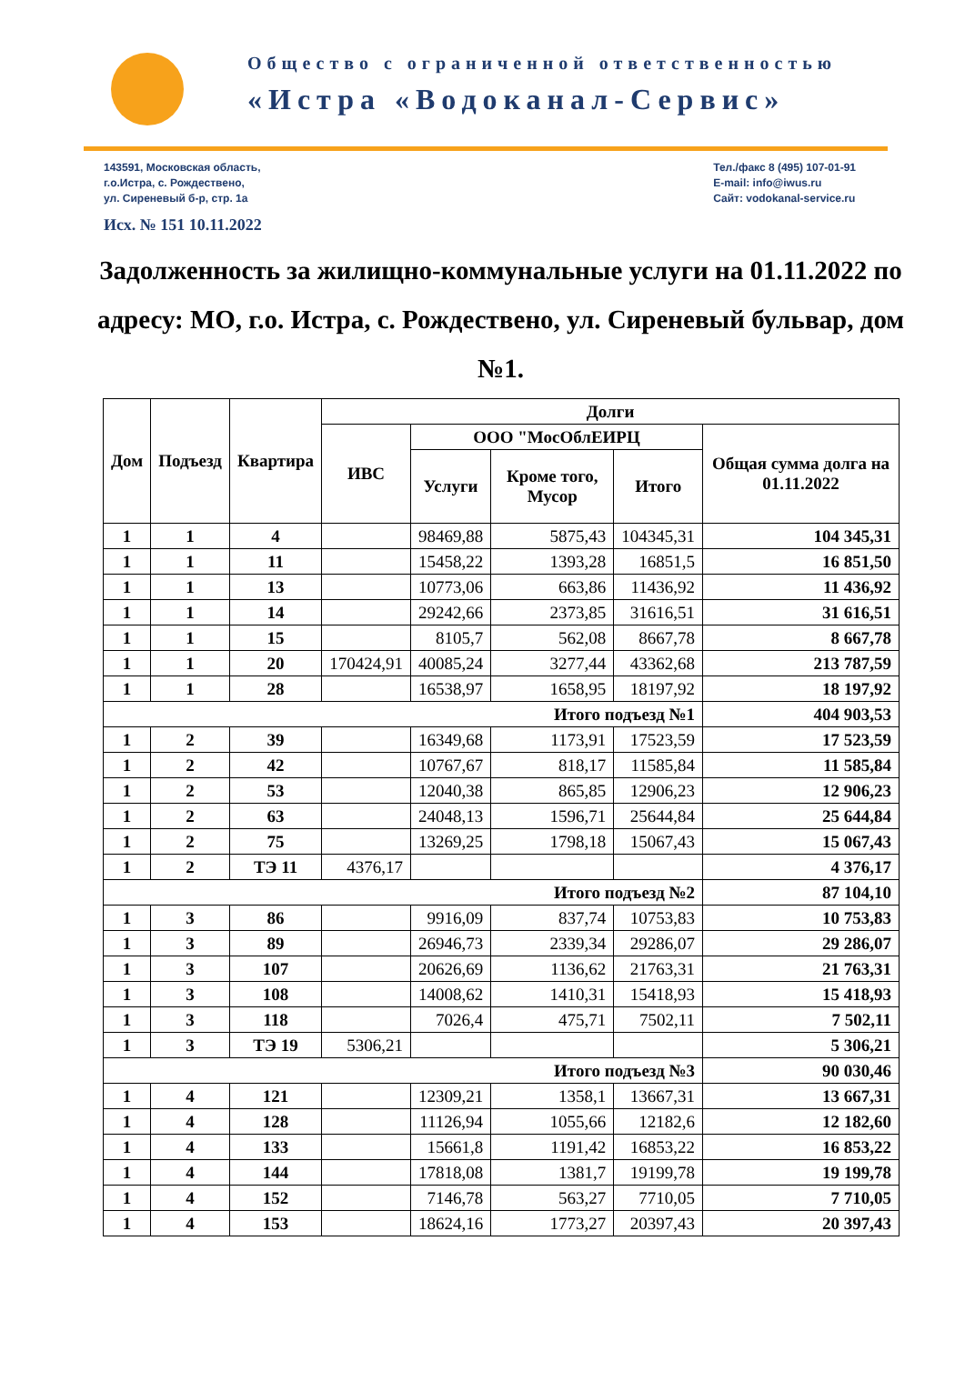Общество с ограниченной ответственностью
«Истра «Водоканал-Сервис»
143591, Московская область,
г.о.Истра, с. Рождествено,
ул. Сиреневый б-р, стр. 1а
Тел./факс 8 (495) 107-01-91
E-mail: info@iwus.ru
Сайт: vodokanal-service.ru
Исх. № 151 10.11.2022
Задолженность за жилищно-коммунальные услуги на 01.11.2022 по адресу: МО, г.о. Истра, с. Рождествено, ул. Сиреневый бульвар, дом №1.
| Дом | Подъезд | Квартира | Долги | | | | |
| --- | --- | --- | --- | --- | --- | --- | --- |
| | | | ИВС | ООО "МосОблЕИРЦ | | | Общая сумма долга на 01.11.2022 |
| | | | | Услуги | Кроме того, Мусор | Итого | |
| 1 | 1 | 4 | | 98469,88 | 5875,43 | 104345,31 | 104 345,31 |
| 1 | 1 | 11 | | 15458,22 | 1393,28 | 16851,5 | 16 851,50 |
| 1 | 1 | 13 | | 10773,06 | 663,86 | 11436,92 | 11 436,92 |
| 1 | 1 | 14 | | 29242,66 | 2373,85 | 31616,51 | 31 616,51 |
| 1 | 1 | 15 | | 8105,7 | 562,08 | 8667,78 | 8 667,78 |
| 1 | 1 | 20 | 170424,91 | 40085,24 | 3277,44 | 43362,68 | 213 787,59 |
| 1 | 1 | 28 | | 16538,97 | 1658,95 | 18197,92 | 18 197,92 |
| Итого подъезд №1 | | | | | | | 404 903,53 |
| 1 | 2 | 39 | | 16349,68 | 1173,91 | 17523,59 | 17 523,59 |
| 1 | 2 | 42 | | 10767,67 | 818,17 | 11585,84 | 11 585,84 |
| 1 | 2 | 53 | | 12040,38 | 865,85 | 12906,23 | 12 906,23 |
| 1 | 2 | 63 | | 24048,13 | 1596,71 | 25644,84 | 25 644,84 |
| 1 | 2 | 75 | | 13269,25 | 1798,18 | 15067,43 | 15 067,43 |
| 1 | 2 | ТЭ 11 | 4376,17 | | | | 4 376,17 |
| Итого подъезд №2 | | | | | | | 87 104,10 |
| 1 | 3 | 86 | | 9916,09 | 837,74 | 10753,83 | 10 753,83 |
| 1 | 3 | 89 | | 26946,73 | 2339,34 | 29286,07 | 29 286,07 |
| 1 | 3 | 107 | | 20626,69 | 1136,62 | 21763,31 | 21 763,31 |
| 1 | 3 | 108 | | 14008,62 | 1410,31 | 15418,93 | 15 418,93 |
| 1 | 3 | 118 | | 7026,4 | 475,71 | 7502,11 | 7 502,11 |
| 1 | 3 | ТЭ 19 | 5306,21 | | | | 5 306,21 |
| Итого подъезд №3 | | | | | | | 90 030,46 |
| 1 | 4 | 121 | | 12309,21 | 1358,1 | 13667,31 | 13 667,31 |
| 1 | 4 | 128 | | 11126,94 | 1055,66 | 12182,6 | 12 182,60 |
| 1 | 4 | 133 | | 15661,8 | 1191,42 | 16853,22 | 16 853,22 |
| 1 | 4 | 144 | | 17818,08 | 1381,7 | 19199,78 | 19 199,78 |
| 1 | 4 | 152 | | 7146,78 | 563,27 | 7710,05 | 7 710,05 |
| 1 | 4 | 153 | | 18624,16 | 1773,27 | 20397,43 | 20 397,43 |